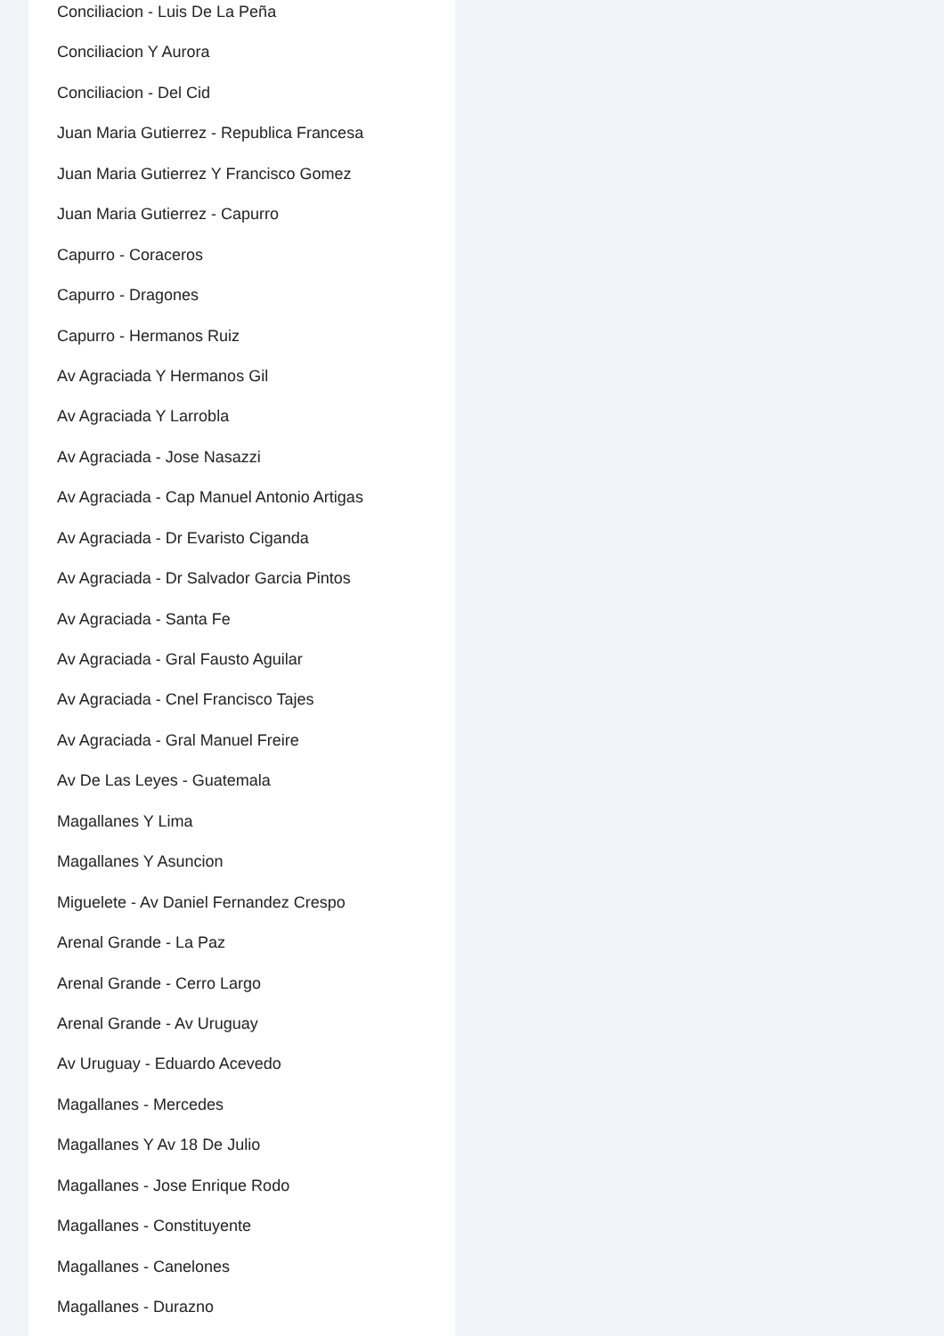Conciliacion - Luis De La Peña
Conciliacion Y Aurora
Conciliacion - Del Cid
Juan Maria Gutierrez - Republica Francesa
Juan Maria Gutierrez Y Francisco Gomez
Juan Maria Gutierrez - Capurro
Capurro - Coraceros
Capurro - Dragones
Capurro - Hermanos Ruiz
Av Agraciada Y Hermanos Gil
Av Agraciada Y Larrobla
Av Agraciada - Jose Nasazzi
Av Agraciada - Cap Manuel Antonio Artigas
Av Agraciada - Dr Evaristo Ciganda
Av Agraciada - Dr Salvador Garcia Pintos
Av Agraciada - Santa Fe
Av Agraciada - Gral Fausto Aguilar
Av Agraciada - Cnel Francisco Tajes
Av Agraciada - Gral Manuel Freire
Av De Las Leyes - Guatemala
Magallanes Y Lima
Magallanes Y Asuncion
Miguelete - Av Daniel Fernandez Crespo
Arenal Grande - La Paz
Arenal Grande - Cerro Largo
Arenal Grande - Av Uruguay
Av Uruguay - Eduardo Acevedo
Magallanes - Mercedes
Magallanes Y Av 18 De Julio
Magallanes - Jose Enrique Rodo
Magallanes - Constituyente
Magallanes - Canelones
Magallanes - Durazno